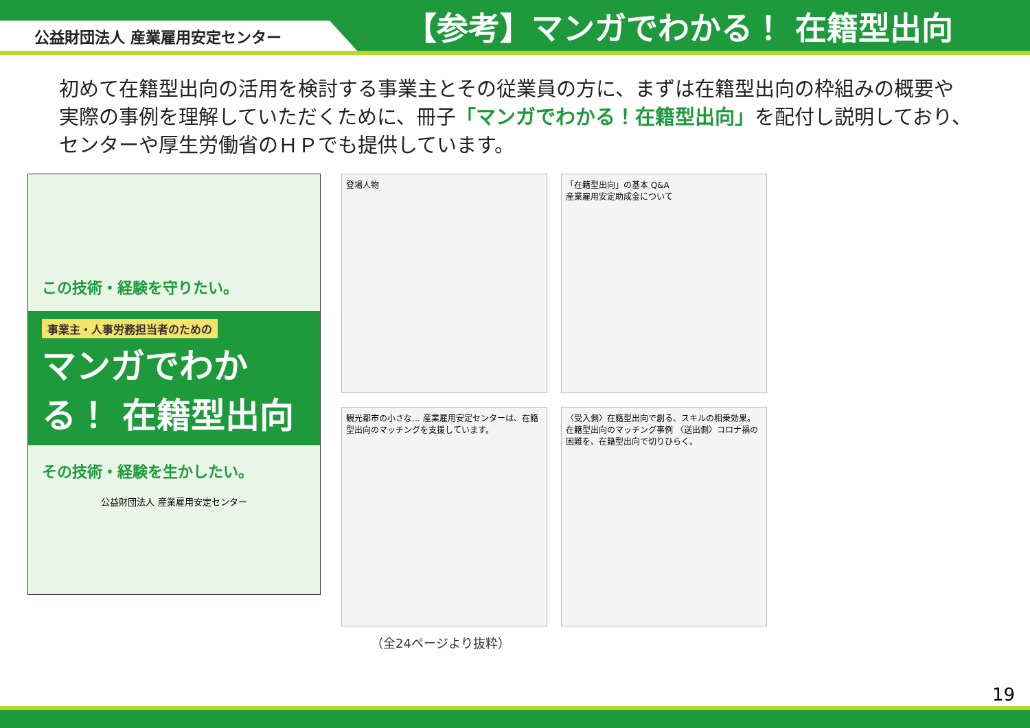公益財団法人 産業雇用安定センター
【参考】マンガでわかる！ 在籍型出向
初めて在籍型出向の活用を検討する事業主とその従業員の方に、まずは在籍型出向の枠組みの概要や実際の事例を理解していただくために、冊子「マンガでわかる！在籍型出向」を配付し説明しており、センターや厚生労働省のＨＰでも提供しています。
この技術・経験を守りたい。
事業主・人事労務担当者のための
マンガでわかる！ 在籍型出向
その技術・経験を生かしたい。
公益財団法人 産業雇用安定センター
登場人物
「在籍型出向」の基本 Q&A
産業雇用安定助成金について
観光都市の小さな… 産業雇用安定センターは、在籍型出向のマッチングを支援しています。
〈受入側〉在籍型出向で創る、スキルの相乗効果。 在籍型出向のマッチング事例 〈送出側〉コロナ禍の困難を、在籍型出向で切りひらく。
（全24ページより抜粋）
19